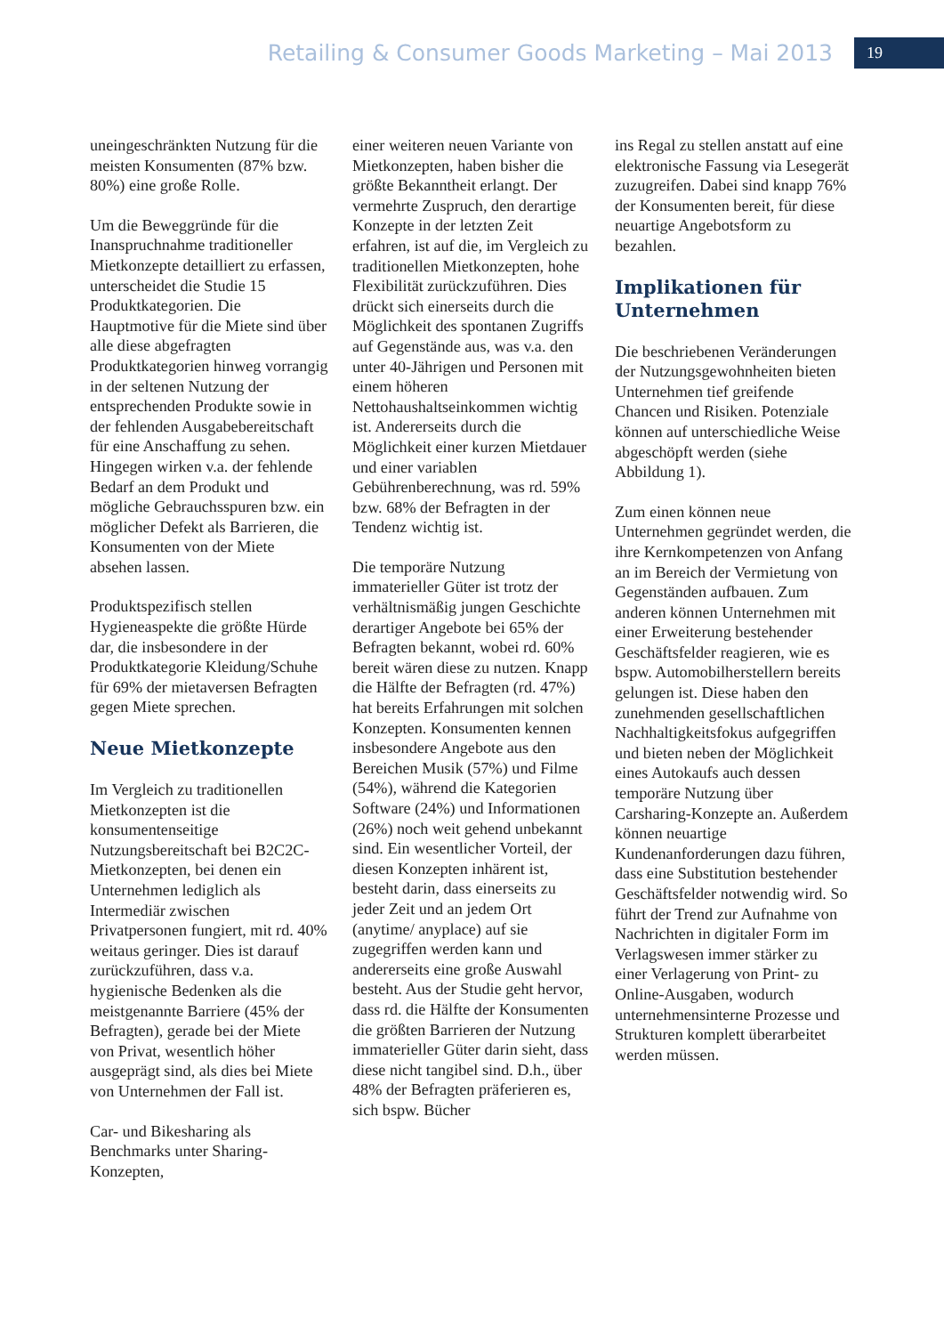Retailing & Consumer Goods Marketing – Mai 2013 19
uneingeschränkten Nutzung für die meisten Konsumenten (87% bzw. 80%) eine große Rolle.
Um die Beweggründe für die Inanspruchnahme traditioneller Mietkonzepte detailliert zu erfassen, unterscheidet die Studie 15 Produktkategorien. Die Hauptmotive für die Miete sind über alle diese abgefragten Produktkategorien hinweg vorrangig in der seltenen Nutzung der entsprechenden Produkte sowie in der fehlenden Ausgabebereitschaft für eine Anschaffung zu sehen. Hingegen wirken v.a. der fehlende Bedarf an dem Produkt und mögliche Gebrauchsspuren bzw. ein möglicher Defekt als Barrieren, die Konsumenten von der Miete absehen lassen.
Produktspezifisch stellen Hygieneaspekte die größte Hürde dar, die insbesondere in der Produktkategorie Kleidung/Schuhe für 69% der mietaversen Befragten gegen Miete sprechen.
Neue Mietkonzepte
Im Vergleich zu traditionellen Mietkonzepten ist die konsumentenseitige Nutzungsbereitschaft bei B2C2C-Mietkonzepten, bei denen ein Unternehmen lediglich als Intermediär zwischen Privatpersonen fungiert, mit rd. 40% weitaus geringer. Dies ist darauf zurückzuführen, dass v.a. hygienische Bedenken als die meistgenannte Barriere (45% der Befragten), gerade bei der Miete von Privat, wesentlich höher ausgeprägt sind, als dies bei Miete von Unternehmen der Fall ist.
Car- und Bikesharing als Benchmarks unter Sharing-Konzepten,
einer weiteren neuen Variante von Mietkonzepten, haben bisher die größte Bekanntheit erlangt. Der vermehrte Zuspruch, den derartige Konzepte in der letzten Zeit erfahren, ist auf die, im Vergleich zu traditionellen Mietkonzepten, hohe Flexibilität zurückzuführen. Dies drückt sich einerseits durch die Möglichkeit des spontanen Zugriffs auf Gegenstände aus, was v.a. den unter 40-Jährigen und Personen mit einem höheren Nettohaushaltseinkommen wichtig ist. Andererseits durch die Möglichkeit einer kurzen Mietdauer und einer variablen Gebührenberechnung, was rd. 59% bzw. 68% der Befragten in der Tendenz wichtig ist.
Die temporäre Nutzung immaterieller Güter ist trotz der verhältnismäßig jungen Geschichte derartiger Angebote bei 65% der Befragten bekannt, wobei rd. 60% bereit wären diese zu nutzen. Knapp die Hälfte der Befragten (rd. 47%) hat bereits Erfahrungen mit solchen Konzepten. Konsumenten kennen insbesondere Angebote aus den Bereichen Musik (57%) und Filme (54%), während die Kategorien Software (24%) und Informationen (26%) noch weit gehend unbekannt sind. Ein wesentlicher Vorteil, der diesen Konzepten inhärent ist, besteht darin, dass einerseits zu jeder Zeit und an jedem Ort (anytime/ anyplace) auf sie zugegriffen werden kann und andererseits eine große Auswahl besteht. Aus der Studie geht hervor, dass rd. die Hälfte der Konsumenten die größten Barrieren der Nutzung immaterieller Güter darin sieht, dass diese nicht tangibel sind. D.h., über 48% der Befragten präferieren es, sich bspw. Bücher
ins Regal zu stellen anstatt auf eine elektronische Fassung via Lesegerät zuzugreifen. Dabei sind knapp 76% der Konsumenten bereit, für diese neuartige Angebotsform zu bezahlen.
Implikationen für Unternehmen
Die beschriebenen Veränderungen der Nutzungsgewohnheiten bieten Unternehmen tief greifende Chancen und Risiken. Potenziale können auf unterschiedliche Weise abgeschöpft werden (siehe Abbildung 1).
Zum einen können neue Unternehmen gegründet werden, die ihre Kernkompetenzen von Anfang an im Bereich der Vermietung von Gegenständen aufbauen. Zum anderen können Unternehmen mit einer Erweiterung bestehender Geschäftsfelder reagieren, wie es bspw. Automobilherstellern bereits gelungen ist. Diese haben den zunehmenden gesellschaftlichen Nachhaltigkeitsfokus aufgegriffen und bieten neben der Möglichkeit eines Autokaufs auch dessen temporäre Nutzung über Carsharing-Konzepte an. Außerdem können neuartige Kundenanforderungen dazu führen, dass eine Substitution bestehender Geschäftsfelder notwendig wird. So führt der Trend zur Aufnahme von Nachrichten in digitaler Form im Verlagswesen immer stärker zu einer Verlagerung von Print- zu Online-Ausgaben, wodurch unternehmensinterne Prozesse und Strukturen komplett überarbeitet werden müssen.